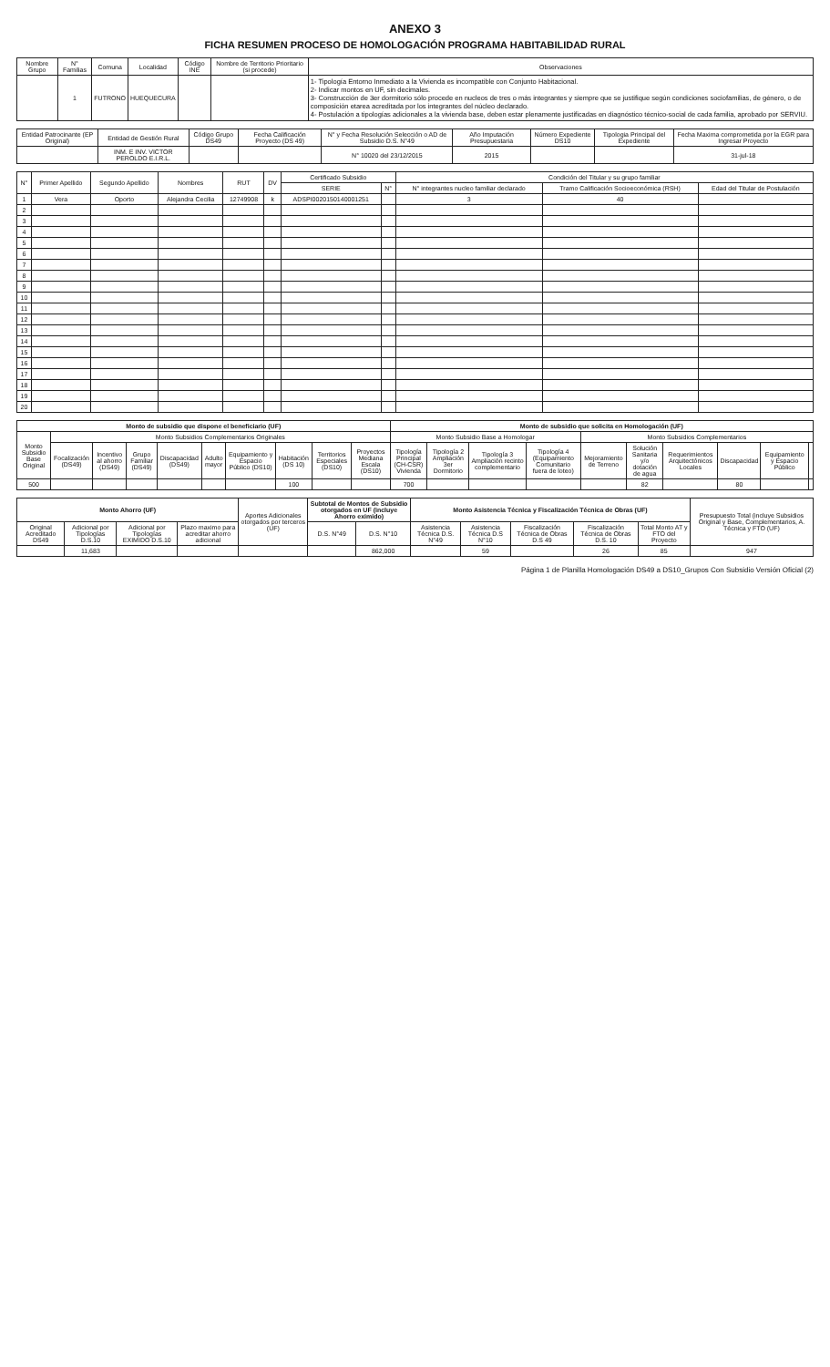ANEXO 3
FICHA RESUMEN PROCESO DE HOMOLOGACIÓN PROGRAMA HABITABILIDAD RURAL
| Nombre Grupo | N° Familias | Comuna | Localidad | Código INE | Nombre de Territorio Prioritario (si procede) | Observaciones |
| --- | --- | --- | --- | --- | --- | --- |
| | 1 | FUTRONO | HUEQUECURA | | | 1- Tipología Entorno Inmediato a la Vivienda es incompatible con Conjunto Habitacional. 2- Indicar montos en UF, sin decimales. 3- Construcción de 3er dormitorio sólo procede en nucleos de tres o más integrantes y siempre que se justifique según condiciones sociofamilias, de género, o de composición etarea acreditada por los integrantes del núcleo declarado. 4- Postulación a tipologías adicionales a la vivienda base, deben estar plenamente justificadas en diagnóstico técnico-social de cada familia, aprobado por SERVIU. |
| Entidad Patrocinante (EP Original) | Entidad de Gestión Rural | Código Grupo DS49 | Fecha Calificación Proyecto (DS 49) | N° y Fecha Resolución Selección o AD de Subsidio D.S. N°49 | Año Imputación Presupuestaria | Número Expediente DS10 | Tipologia Principal del Expediente | Fecha Maxima comprometida por la EGR para Ingresar Proyecto |
| --- | --- | --- | --- | --- | --- | --- | --- | --- |
| | INM. E INV. VICTOR PEROLDO E.I.R.L. | | | N° 10020 del 23/12/2015 | 2015 | | | 31-jul-18 |
| N° | Primer Apellido | Segundo Apellido | Nombres | RUT | DV | Certificado Subsidio | | Condición del Titular y su grupo familiar | | |
| --- | --- | --- | --- | --- | --- | --- | --- | --- | --- | --- |
| | | | | | | SERIE | N° | N° integrantes nucleo familiar declarado | Tramo Calificación Socioeconómica (RSH) | Edad del Titular de Postulación |
| 1 | Vera | Oporto | Alejandra Cecilia | 12749908 | k | ADSPI002015014000125​1 | | 3 | 40 | |
| 2 | | | | | | | | | | |
| 3 | | | | | | | | | | |
| 4 | | | | | | | | | | |
| 5 | | | | | | | | | | |
| 6 | | | | | | | | | | |
| 7 | | | | | | | | | | |
| 8 | | | | | | | | | | |
| 9 | | | | | | | | | | |
| 10 | | | | | | | | | | |
| 11 | | | | | | | | | | |
| 12 | | | | | | | | | | |
| 13 | | | | | | | | | | |
| 14 | | | | | | | | | | |
| 15 | | | | | | | | | | |
| 16 | | | | | | | | | | |
| 17 | | | | | | | | | | |
| 18 | | | | | | | | | | |
| 19 | | | | | | | | | | |
| 20 | | | | | | | | | | |
| Monto de subsidio que dispone el beneficiario (UF) | | | | | | | | | | Monto de subsidio que solicita en Homologación (UF) | | | | | | | | | |
| --- | --- | --- | --- | --- | --- | --- | --- | --- | --- | --- | --- | --- | --- | --- | --- | --- | --- | --- | --- |
| Monto Subsidio Base Original | Monto Subsidios Complementarios Originales | | | | | | | | | Monto Subsidio Base a Homologar | | | | Monto Subsidios Complementarios | | | | | |
| | Focalización (DS49) | Incentivo al ahorro (DS49) | Grupo Familiar (DS49) | Discapacidad (DS49) | Adulto mayor | Equipamiento y Espacio Público (DS10) | Habitación (DS 10) | Territorios Especiales (DS10) | Proyectos Mediana Escala (DS10) | Tipología Principal (CH-CSR) Vivienda | Tipología 2 Ampliación 3er Dormitorio | Tipología 3 Ampliación recinto complementario | Tipología 4 (Equipamiento Comunitario fuera de loteo) | Mejoramiento de Terreno | Solución Sanitaria y/o dotación de agua | Requerimientos Arquitectónicos Locales | Discapacidad | Equipamiento y Espacio Público | |
| 500 | | | | | | | 100 | | | 700 | | | | | 82 | | 80 | | |
| Monto Ahorro (UF) | | | | Aportes Adicionales otorgados por terceros (UF) | Subtotal de Montos de Subsidio otorgados en UF (incluye Ahorro eximido) | | Monto Asistencia Técnica y Fiscalización Técnica de Obras (UF) | | | | | Presupuesto Total (incluye Subsidios Original y Base, Complementarios, A. Técnica y FTO (UF) |
| --- | --- | --- | --- | --- | --- | --- | --- | --- | --- | --- | --- | --- |
| Original Acreditado DS49 | Adicional por Tipologías D.S.10 | Adicional por Tipologías EXIMIDO D.S.10 | Plazo maximo para acreditar ahorro adicional | | D.S. N°49 | D.S. N°10 | Asistencia Técnica D.S. N°49 | Asistencia Técnica D.S N°10 | Fiscalización Técnica de Obras D.S 49 | Fiscalización Técnica de Obras D.S. 10 | Total Monto AT y FTO del Proyecto | |
| | 11,683 | | | | | 862,000 | | 59 | | 26 | 85 | 947 |
Página 1 de Planilla Homologación DS49 a DS10_Grupos Con Subsidio Versión Oficial (2)